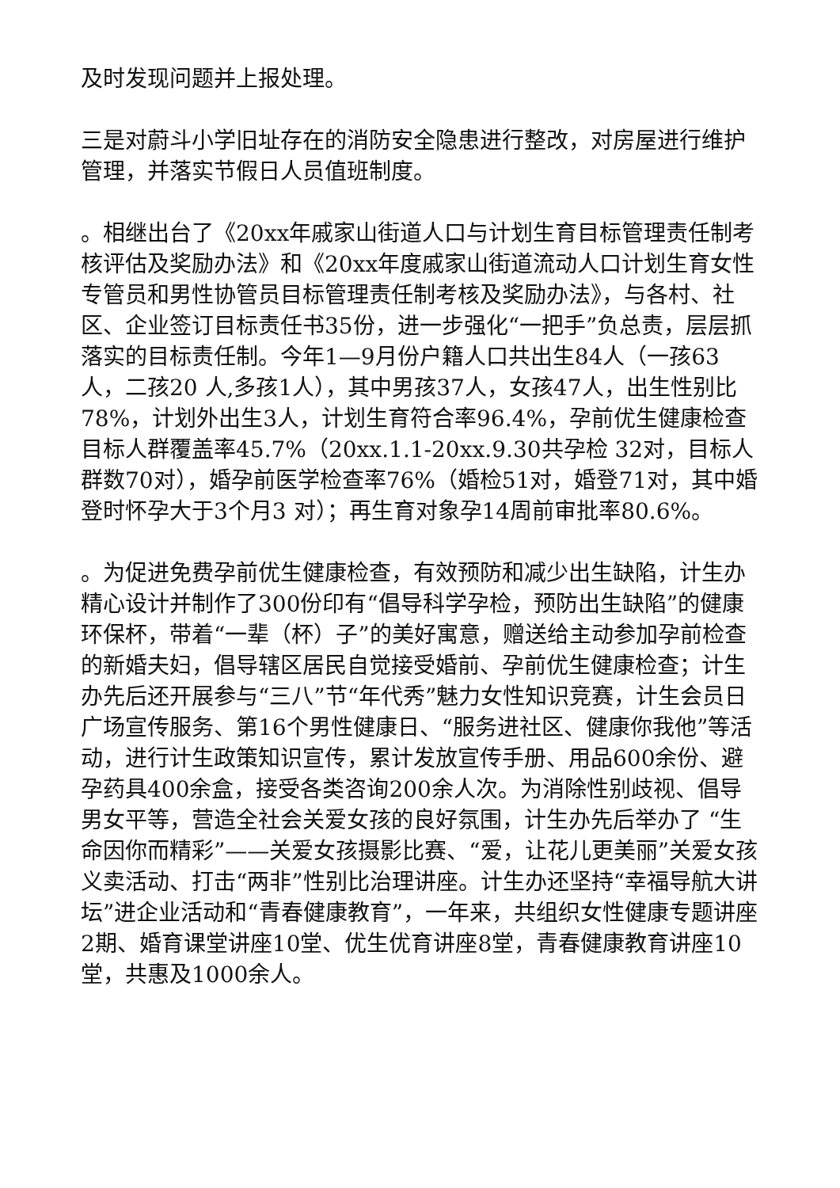及时发现问题并上报处理。
三是对蔚斗小学旧址存在的消防安全隐患进行整改，对房屋进行维护管理，并落实节假日人员值班制度。
。相继出台了《20xx年戚家山街道人口与计划生育目标管理责任制考核评估及奖励办法》和《20xx年度戚家山街道流动人口计划生育女性专管员和男性协管员目标管理责任制考核及奖励办法》，与各村、社区、企业签订目标责任书35份，进一步强化“一把手”负总责，层层抓落实的目标责任制。今年1—9月份户籍人口共出生84人（一孩63人，二孩20 人,多孩1人），其中男孩37人，女孩47人，出生性别比78%，计划外出生3人，计划生育符合率96.4%，孕前优生健康检查目标人群覆盖率45.7%（20xx.1.1-20xx.9.30共孕检 32对，目标人群数70对），婚孕前医学检查率76%（婚检51对，婚登71对，其中婚登时怀孕大于3个月3 对）；再生育对象孕14周前审批率80.6%。
。为促进免费孕前优生健康检查，有效预防和减少出生缺陷，计生办精心设计并制作了300份印有“倡导科学孕检，预防出生缺陷”的健康环保杯，带着“一辈（杯）子”的美好寓意，赠送给主动参加孕前检查的新婚夫妇，倡导辖区居民自觉接受婚前、孕前优生健康检查；计生办先后还开展参与“三八”节“年代秀”魅力女性知识竞赛，计生会员日广场宣传服务、第16个男性健康日、“服务进社区、健康你我他”等活动，进行计生政策知识宣传，累计发放宣传手册、用品600余份、避孕药具400余盒，接受各类咨询200余人次。为消除性别歧视、倡导男女平等，营造全社会关爱女孩的良好氛围，计生办先后举办了 “生命因你而精彩”——关爱女孩摄影比赛、“爱，让花儿更美丽”关爱女孩义卖活动、打击“两非”性别比治理讲座。计生办还坚持“幸福导航大讲坛”进企业活动和“青春健康教育”，一年来，共组织女性健康专题讲座2期、婚育课堂讲座10堂、优生优育讲座8堂，青春健康教育讲座10堂，共惠及1000余人。